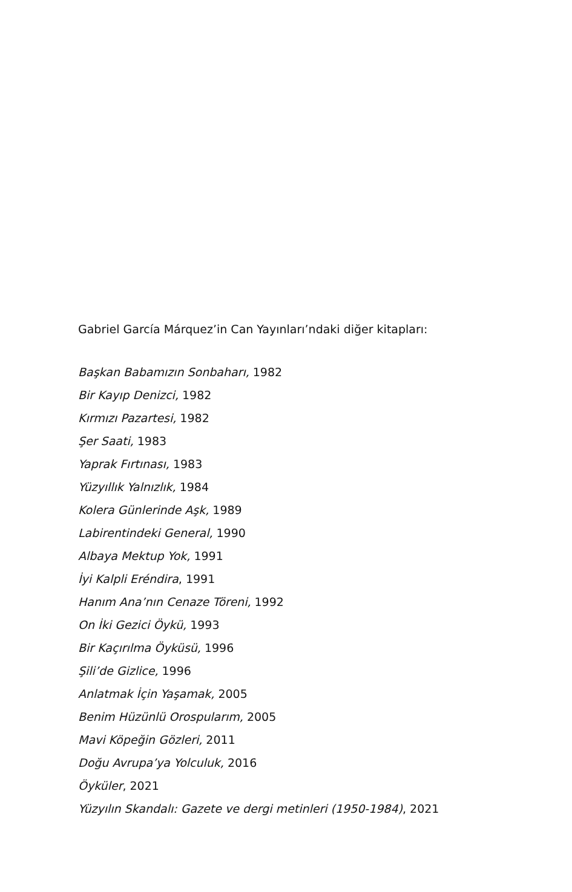Gabriel García Márquez’in Can Yayınları’ndaki diğer kitapları:
Başkan Babamızın Sonbaharı, 1982
Bir Kayıp Denizci, 1982
Kırmızı Pazartesi, 1982
Şer Saati, 1983
Yaprak Fırtınası, 1983
Yüzyıllık Yalnızlık, 1984
Kolera Günlerinde Aşk, 1989
Labirentindeki General, 1990
Albaya Mektup Yok, 1991
İyi Kalpli Eréndira, 1991
Hanım Ana’nın Cenaze Töreni, 1992
On İki Gezici Öykü, 1993
Bir Kaçırılma Öyküsü, 1996
Şili’de Gizlice, 1996
Anlatmak İçin Yaşamak, 2005
Benim Hüzünlü Orospularım, 2005
Mavi Köpeğin Gözleri, 2011
Doğu Avrupa’ya Yolculuk, 2016
Öyküler, 2021
Yüzyılın Skandalı: Gazete ve dergi metinleri (1950-1984), 2021